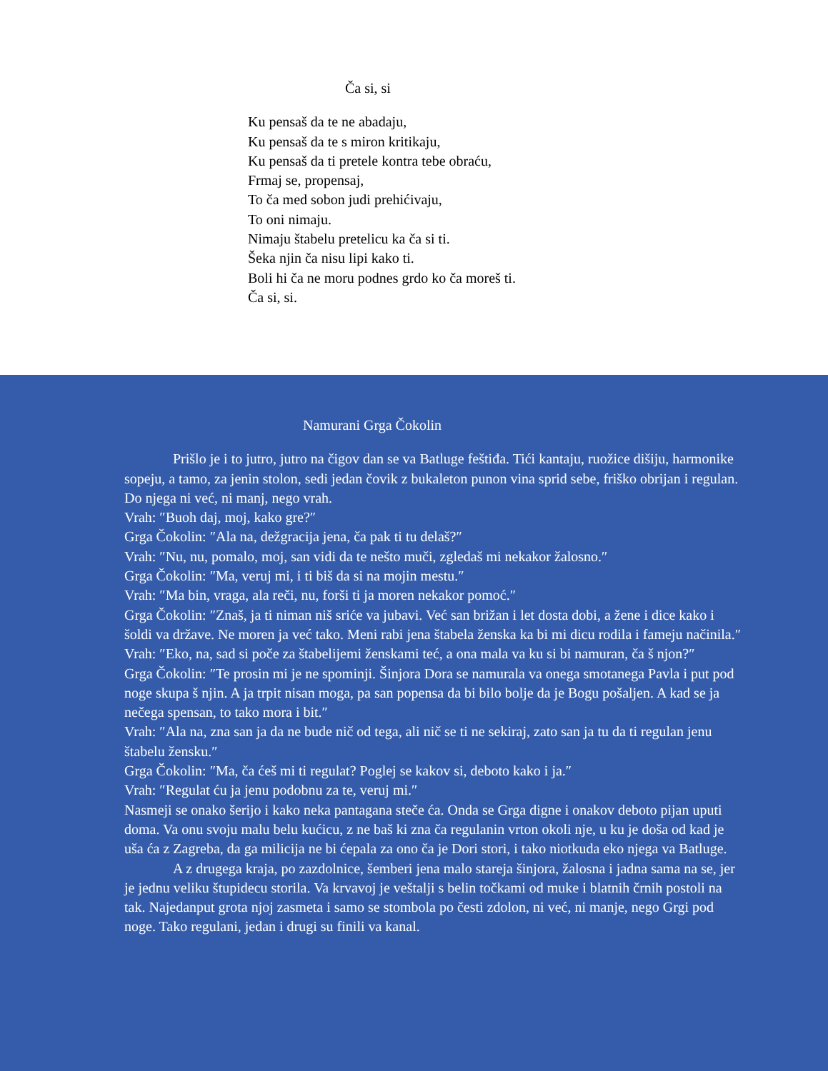Ča si, si
Ku pensaš da te ne abadaju,
Ku pensaš da te s miron kritikaju,
Ku pensaš da ti pretele kontra tebe obraću,
Frmaj se, propensaj,
To ča med sobon judi prehićivaju,
To oni nimaju.
Nimaju štabelu pretelicu ka ča si ti.
Šeka njin ča nisu lipi kako ti.
Boli hi ča ne moru podnes grdo ko ča moreš ti.
Ča si, si.
Namurani Grga Čokolin
Prišlo je i to jutro, jutro na čigov dan se va Batluge feštiđa. Tići kantaju, ruožice dišiju, harmonike sopeju, a tamo, za jenin stolon, sedi jedan čovik z bukaleton punon vina sprid sebe, friško obrijan i regulan. Do njega ni već, ni manj, nego vrah.
Vrah: ″Buoh daj, moj, kako gre?″
Grga Čokolin: ″Ala na, dežgracija jena, ča pak ti tu delaš?″
Vrah: ″Nu, nu, pomalo, moj, san vidi da te nešto muči, zgledaš mi nekakor žalosno.″
Grga Čokolin: ″Ma, veruj mi, i ti biš da si na mojin mestu.″
Vrah: ″Ma bin, vraga, ala reči, nu, forši ti ja moren nekakor pomoć.″
Grga Čokolin: ″Znaš, ja ti niman niš sriće va jubavi. Već san brižan i let dosta dobi, a žene i dice kako i šoldi va države. Ne moren ja već tako. Meni rabi jena štabela ženska ka bi mi dicu rodila i fameju načinila.″
Vrah: ″Eko, na, sad si poče za štabelijemi ženskami teć, a ona mala va ku si bi namuran, ča š njon?″
Grga Čokolin: ″Te prosin mi je ne spominji. Šinjora Dora se namurala va onega smotanega Pavla i put pod noge skupa š njin. A ja trpit nisan moga, pa san popensa da bi bilo bolje da je Bogu pošaljen. A kad se ja nečega spensan, to tako mora i bit.″
Vrah: ″Ala na, zna san ja da ne bude nič od tega, ali nič se ti ne sekiraj, zato san ja tu da ti regulan jenu štabelu žensku.″
Grga Čokolin: ″Ma, ča ćeš mi ti regulat? Poglej se kakov si, deboto kako i ja.″
Vrah: ″Regulat ću ja jenu podobnu za te, veruj mi.″
Nasmeji se onako šerijo i kako neka pantagana steče ća. Onda se Grga digne i onakov deboto pijan uputi doma. Va onu svoju malu belu kućicu, z ne baš ki zna ča regulanin vrton okoli nje, u ku je doša od kad je uša ća z Zagreba, da ga milicija ne bi ćepala za ono ča je Dori stori, i tako niotkuda eko njega va Batluge.
A z drugega kraja, po zazdolnice, šemberi jena malo stareja šinjora, žalosna i jadna sama na se, jer je jednu veliku štupidecu storila. Va krvavoj je veštalji s belin točkami od muke i blatnih črnih postoli na tak. Najedanput grota njoj zasmeta i samo se stombola po česti zdolon, ni već, ni manje, nego Grgi pod noge. Tako regulani, jedan i drugi su finili va kanal.